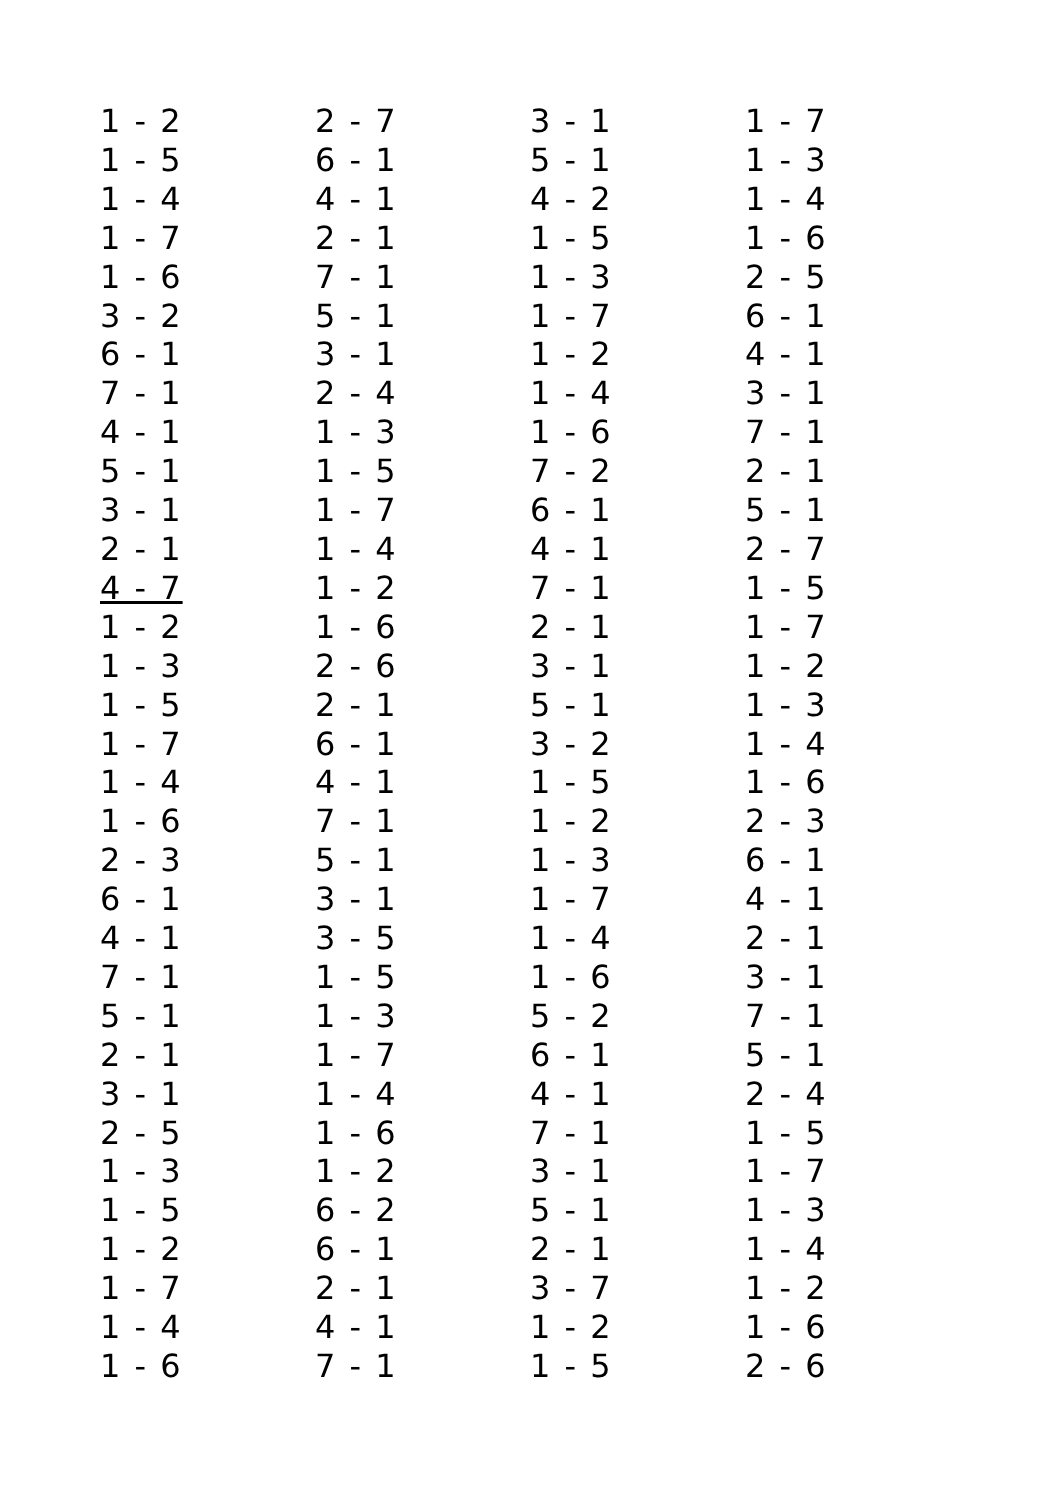| 1 - 2 | 2 - 7 | 3 - 1 | 1 - 7 |
| 1 - 5 | 6 - 1 | 5 - 1 | 1 - 3 |
| 1 - 4 | 4 - 1 | 4 - 2 | 1 - 4 |
| 1 - 7 | 2 - 1 | 1 - 5 | 1 - 6 |
| 1 - 6 | 7 - 1 | 1 - 3 | 2 - 5 |
| 3 - 2 | 5 - 1 | 1 - 7 | 6 - 1 |
| 6 - 1 | 3 - 1 | 1 - 2 | 4 - 1 |
| 7 - 1 | 2 - 4 | 1 - 4 | 3 - 1 |
| 4 - 1 | 1 - 3 | 1 - 6 | 7 - 1 |
| 5 - 1 | 1 - 5 | 7 - 2 | 2 - 1 |
| 3 - 1 | 1 - 7 | 6 - 1 | 5 - 1 |
| 2 - 1 | 1 - 4 | 4 - 1 | 2 - 7 |
| 4 - 7 | 1 - 2 | 7 - 1 | 1 - 5 |
| 1 - 2 | 1 - 6 | 2 - 1 | 1 - 7 |
| 1 - 3 | 2 - 6 | 3 - 1 | 1 - 2 |
| 1 - 5 | 2 - 1 | 5 - 1 | 1 - 3 |
| 1 - 7 | 6 - 1 | 3 - 2 | 1 - 4 |
| 1 - 4 | 4 - 1 | 1 - 5 | 1 - 6 |
| 1 - 6 | 7 - 1 | 1 - 2 | 2 - 3 |
| 2 - 3 | 5 - 1 | 1 - 3 | 6 - 1 |
| 6 - 1 | 3 - 1 | 1 - 7 | 4 - 1 |
| 4 - 1 | 3 - 5 | 1 - 4 | 2 - 1 |
| 7 - 1 | 1 - 5 | 1 - 6 | 3 - 1 |
| 5 - 1 | 1 - 3 | 5 - 2 | 7 - 1 |
| 2 - 1 | 1 - 7 | 6 - 1 | 5 - 1 |
| 3 - 1 | 1 - 4 | 4 - 1 | 2 - 4 |
| 2 - 5 | 1 - 6 | 7 - 1 | 1 - 5 |
| 1 - 3 | 1 - 2 | 3 - 1 | 1 - 7 |
| 1 - 5 | 6 - 2 | 5 - 1 | 1 - 3 |
| 1 - 2 | 6 - 1 | 2 - 1 | 1 - 4 |
| 1 - 7 | 2 - 1 | 3 - 7 | 1 - 2 |
| 1 - 4 | 4 - 1 | 1 - 2 | 1 - 6 |
| 1 - 6 | 7 - 1 | 1 - 5 | 2 - 6 |